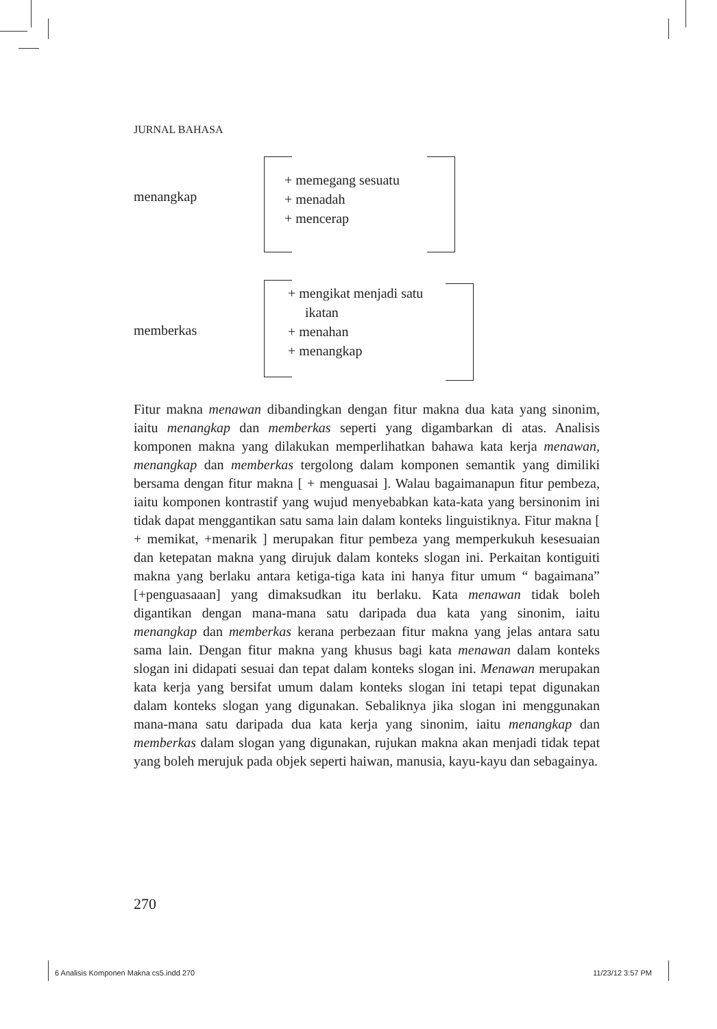JURNAL BAHASA
menangkap
+ memegang sesuatu
+ menadah
+ mencerap
memberkas
+ mengikat menjadi satu
ikatan
+ menahan
+ menangkap
Fitur makna menawan dibandingkan dengan fitur makna dua kata yang sinonim, iaitu menangkap dan memberkas seperti yang digambarkan di atas. Analisis komponen makna yang dilakukan memperlihatkan bahawa kata kerja menawan, menangkap dan memberkas tergolong dalam komponen semantik yang dimiliki bersama dengan fitur makna [ + menguasai ]. Walau bagaimanapun fitur pembeza, iaitu komponen kontrastif yang wujud menyebabkan kata-kata yang bersinonim ini tidak dapat menggantikan satu sama lain dalam konteks linguistiknya. Fitur makna [ + memikat, +menarik ] merupakan fitur pembeza yang memperkukuh kesesuaian dan ketepatan makna yang dirujuk dalam konteks slogan ini. Perkaitan kontiguiti makna yang berlaku antara ketiga-tiga kata ini hanya fitur umum “ bagaimana” [+penguasaaan] yang dimaksudkan itu berlaku. Kata menawan tidak boleh digantikan dengan mana-mana satu daripada dua kata yang sinonim, iaitu menangkap dan memberkas kerana perbezaan fitur makna yang jelas antara satu sama lain. Dengan fitur makna yang khusus bagi kata menawan dalam konteks slogan ini didapati sesuai dan tepat dalam konteks slogan ini. Menawan merupakan kata kerja yang bersifat umum dalam konteks slogan ini tetapi tepat digunakan dalam konteks slogan yang digunakan. Sebaliknya jika slogan ini menggunakan mana-mana satu daripada dua kata kerja yang sinonim, iaitu menangkap dan memberkas dalam slogan yang digunakan, rujukan makna akan menjadi tidak tepat yang boleh merujuk pada objek seperti haiwan, manusia, kayu-kayu dan sebagainya.
270
6 Analisis Komponen Makna cs5.indd 270
11/23/12 3:57 PM